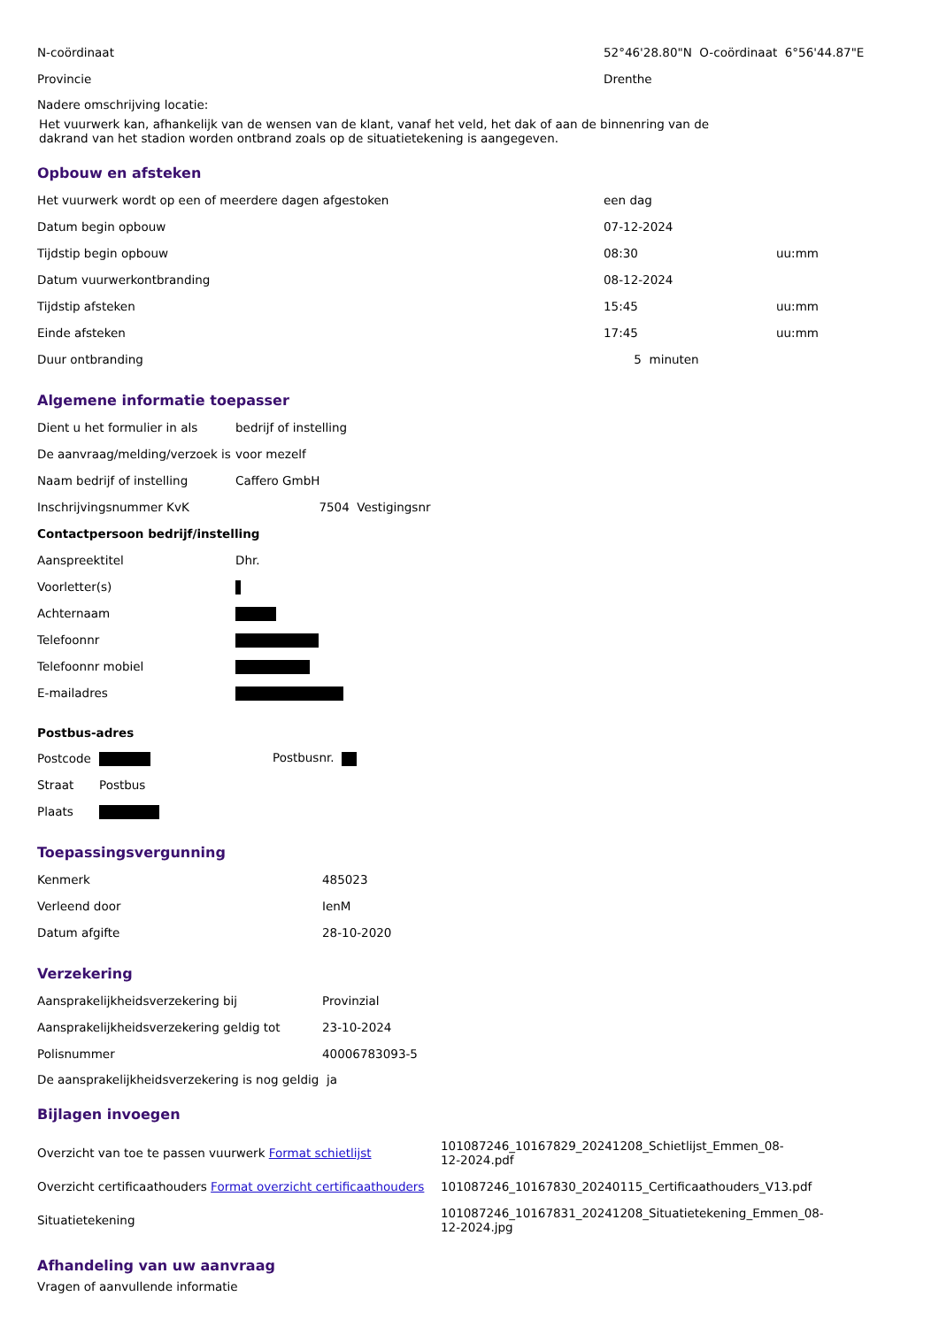| N-coördinaat | 52°46'28.80"N O-coördinaat 6°56'44.87"E |
| Provincie | Drenthe |
Nadere omschrijving locatie:
Het vuurwerk kan, afhankelijk van de wensen van de klant, vanaf het veld, het dak of aan de binnenring van de
dakrand van het stadion worden ontbrand zoals op de situatietekening is aangegeven.
Opbouw en afsteken
| Het vuurwerk wordt op een of meerdere dagen afgestoken | een dag | |
| Datum begin opbouw | 07-12-2024 | |
| Tijdstip begin opbouw | 08:30 | uu:mm |
| Datum vuurwerkontbranding | 08-12-2024 | |
| Tijdstip afsteken | 15:45 | uu:mm |
| Einde afsteken | 17:45 | uu:mm |
| Duur ontbranding | 5 minuten | |
Algemene informatie toepasser
| Dient u het formulier in als | bedrijf of instelling |
| De aanvraag/melding/verzoek is | voor mezelf |
| Naam bedrijf of instelling | Caffero GmbH |
| Inschrijvingsnummer KvK | 7504 Vestigingsnr |
| Contactpersoon bedrijf/instelling | |
| Aanspreektitel | Dhr. |
| Voorletter(s) | |
| Achternaam | |
| Telefoonnr | |
| Telefoonnr mobiel | |
| E-mailadres | |
Postbus-adres
| Postcode | | Postbusnr. |
| Straat | Postbus | |
| Plaats | | |
Toepassingsvergunning
| Kenmerk | 485023 |
| Verleend door | IenM |
| Datum afgifte | 28-10-2020 |
Verzekering
| Aansprakelijkheidsverzekering bij | Provinzial |
| Aansprakelijkheidsverzekering geldig tot | 23-10-2024 |
| Polisnummer | 40006783093-5 |
De aansprakelijkheidsverzekering is nog geldig ja
Bijlagen invoegen
| Overzicht van toe te passen vuurwerk Format schietlijst | 101087246_10167829_20241208_Schietlijst_Emmen_08- 12-2024.pdf |
| Overzicht certificaathouders Format overzicht certificaathouders | 101087246_10167830_20240115_Certificaathouders_V13.pdf |
| Situatietekening | 101087246_10167831_20241208_Situatietekening_Emmen_08- 12-2024.jpg |
Afhandeling van uw aanvraag
Vragen of aanvullende informatie